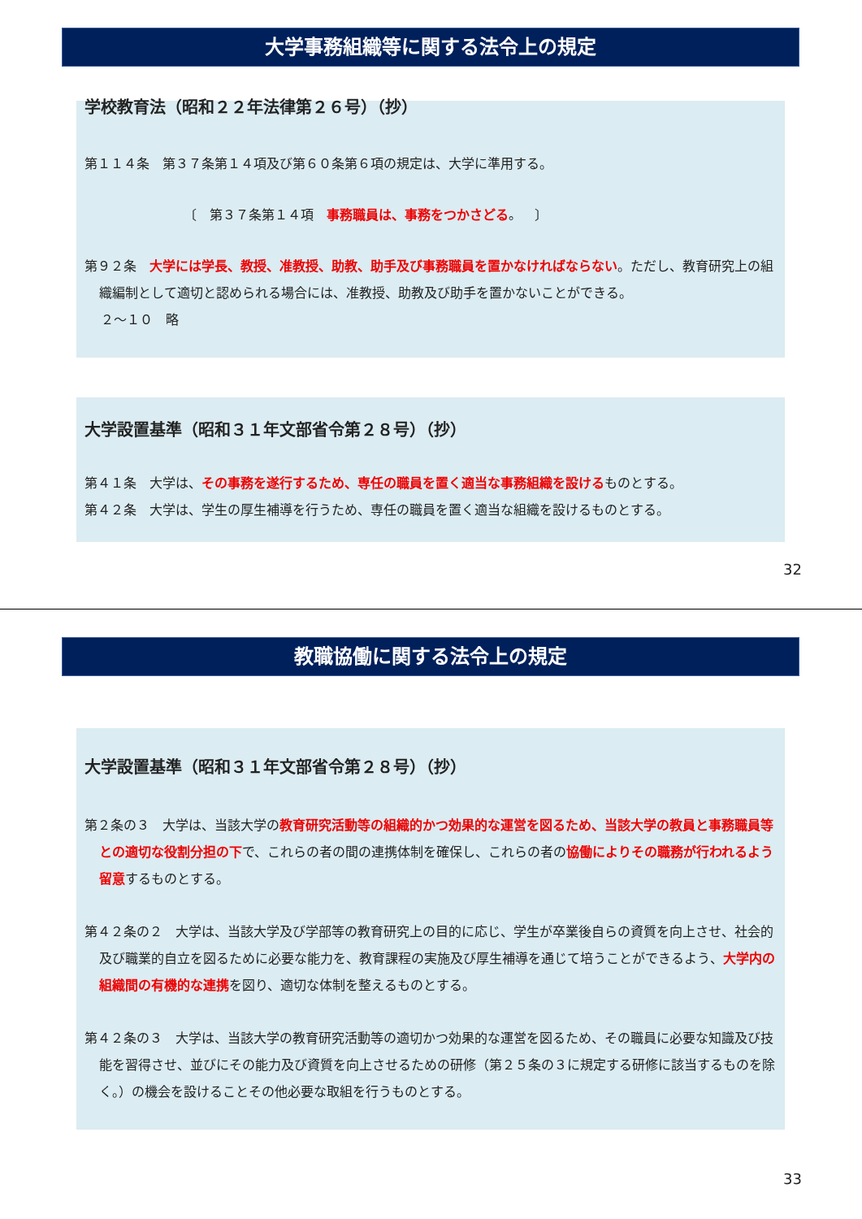大学事務組織等に関する法令上の規定
学校教育法（昭和２２年法律第２６号）（抄）
第１１４条　第３７条第１４項及び第６０条第６項の規定は、大学に準用する。
〔　第３７条第１４項　事務職員は、事務をつかさどる。　〕
第９２条　大学には学長、教授、准教授、助教、助手及び事務職員を置かなければならない。ただし、教育研究上の組織編制として適切と認められる場合には、准教授、助教及び助手を置かないことができる。
２～１０　略
大学設置基準（昭和３１年文部省令第２８号）（抄）
第４１条　大学は、その事務を遂行するため、専任の職員を置く適当な事務組織を設けるものとする。
第４２条　大学は、学生の厚生補導を行うため、専任の職員を置く適当な組織を設けるものとする。
32
教職協働に関する法令上の規定
大学設置基準（昭和３１年文部省令第２８号）（抄）
第２条の３　大学は、当該大学の教育研究活動等の組織的かつ効果的な運営を図るため、当該大学の教員と事務職員等との適切な役割分担の下で、これらの者の間の連携体制を確保し、これらの者の協働によりその職務が行われるよう留意するものとする。
第４２条の２　大学は、当該大学及び学部等の教育研究上の目的に応じ、学生が卒業後自らの資質を向上させ、社会的及び職業的自立を図るために必要な能力を、教育課程の実施及び厚生補導を通じて培うことができるよう、大学内の組織間の有機的な連携を図り、適切な体制を整えるものとする。
第４２条の３　大学は、当該大学の教育研究活動等の適切かつ効果的な運営を図るため、その職員に必要な知識及び技能を習得させ、並びにその能力及び資質を向上させるための研修（第２５条の３に規定する研修に該当するものを除く。）の機会を設けることその他必要な取組を行うものとする。
33